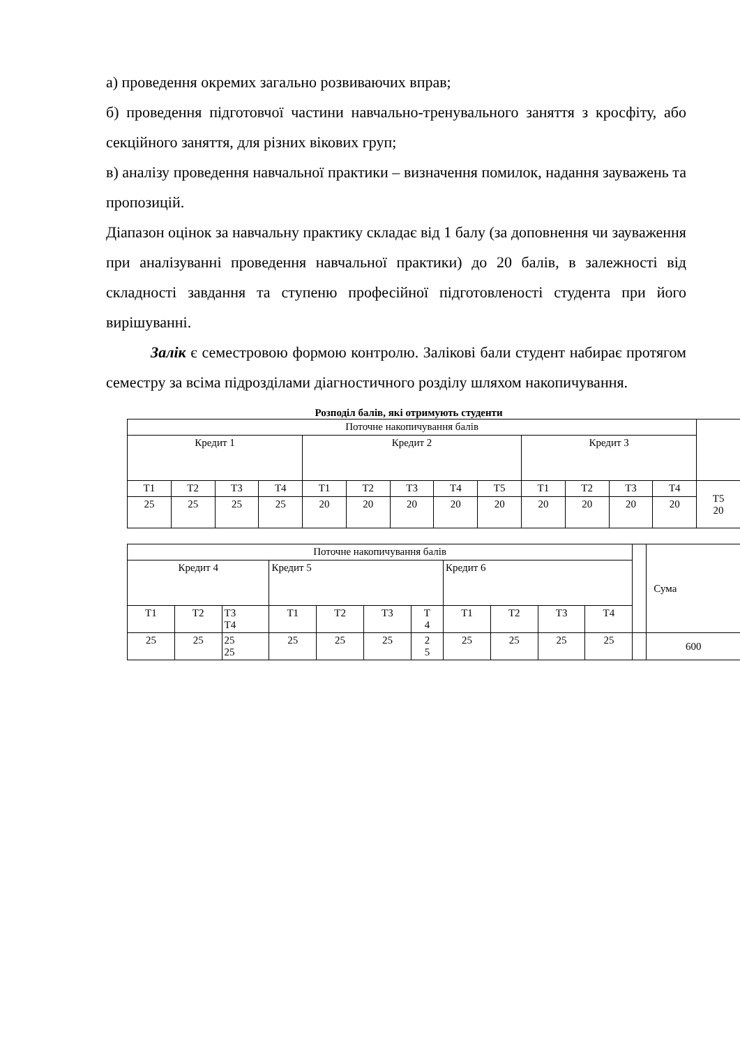а) проведення окремих загально розвиваючих вправ;
б) проведення підготовчої частини навчально-тренувального заняття з кросфіту, або секційного заняття, для різних вікових груп;
в) аналізу проведення навчальної практики – визначення помилок, надання зауважень та пропозицій.
Діапазон оцінок за навчальну практику складає від 1 балу (за доповнення чи зауваження при аналізуванні проведення навчальної практики) до 20 балів, в залежності від складності завдання та ступеню професійної підготовленості студента при його вирішуванні.
Залік є семестровою формою контролю. Залікові бали студент набирає протягом семестру за всіма підрозділами діагностичного розділу шляхом накопичування.
Розподіл балів, які отримують студенти
| Поточне накопичування балів | | | | | | | | | | | | | |
| Кредит 1 | | | | Кредит 2 | | | | | Кредит 3 | | | | |
| Т1 | Т2 | Т3 | Т4 | Т1 | Т2 | Т3 | Т4 | Т5 | Т1 | Т2 | Т3 | Т4 | Т5 20 |
| 25 | 25 | 25 | 25 | 20 | 20 | 20 | 20 | 20 | 20 | 20 | 20 | 20 | |
| Поточне накопичування балів | | | | | | | | | | | | Сума |
| Кредит 4 | | | Кредит 5 | | | | Кредит 6 | | | | | |
| Т1 | Т2 | Т3 Т4 | Т1 | Т2 | Т3 | Т 4 | Т1 | Т2 | Т3 | Т4 | | |
| 25 | 25 | 25 25 | 25 | 25 | 25 | 2 5 | 25 | 25 | 25 | 25 | | 600 |